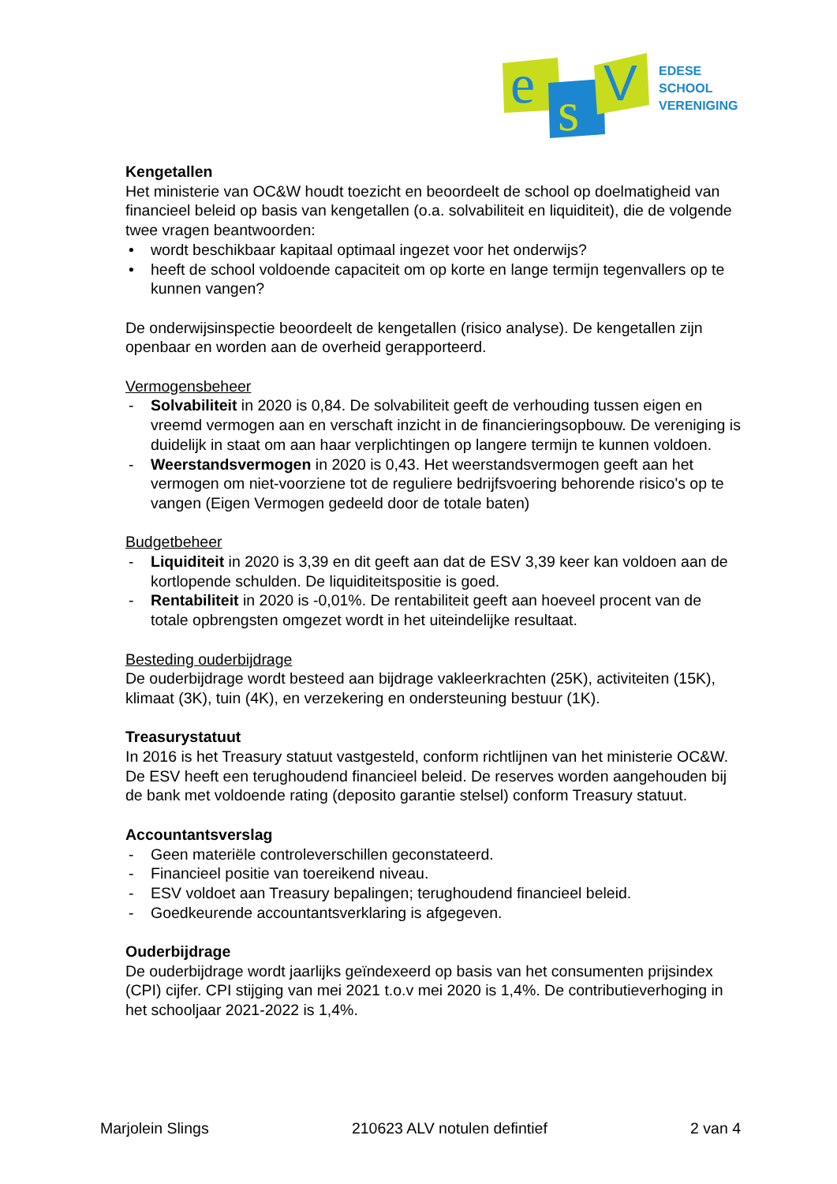e
s
V
EDESE
SCHOOL
VERENIGING
Kengetallen
Het ministerie van OC&W houdt toezicht en beoordeelt de school op doelmatigheid van financieel beleid op basis van kengetallen (o.a. solvabiliteit en liquiditeit), die de volgende twee vragen beantwoorden:
• wordt beschikbaar kapitaal optimaal ingezet voor het onderwijs?
• heeft de school voldoende capaciteit om op korte en lange termijn tegenvallers op te kunnen vangen?
De onderwijsinspectie beoordeelt de kengetallen (risico analyse). De kengetallen zijn openbaar en worden aan de overheid gerapporteerd.
Vermogensbeheer
- Solvabiliteit in 2020 is 0,84. De solvabiliteit geeft de verhouding tussen eigen en vreemd vermogen aan en verschaft inzicht in de financieringsopbouw. De vereniging is duidelijk in staat om aan haar verplichtingen op langere termijn te kunnen voldoen.
- Weerstandsvermogen in 2020 is 0,43. Het weerstandsvermogen geeft aan het vermogen om niet-voorziene tot de reguliere bedrijfsvoering behorende risico's op te vangen (Eigen Vermogen gedeeld door de totale baten)
Budgetbeheer
- Liquiditeit in 2020 is 3,39 en dit geeft aan dat de ESV 3,39 keer kan voldoen aan de kortlopende schulden. De liquiditeitspositie is goed.
- Rentabiliteit in 2020 is -0,01%. De rentabiliteit geeft aan hoeveel procent van de totale opbrengsten omgezet wordt in het uiteindelijke resultaat.
Besteding ouderbijdrage
De ouderbijdrage wordt besteed aan bijdrage vakleerkrachten (25K), activiteiten (15K), klimaat (3K), tuin (4K), en verzekering en ondersteuning bestuur (1K).
Treasurystatuut
In 2016 is het Treasury statuut vastgesteld, conform richtlijnen van het ministerie OC&W. De ESV heeft een terughoudend financieel beleid. De reserves worden aangehouden bij de bank met voldoende rating (deposito garantie stelsel) conform Treasury statuut.
Accountantsverslag
- Geen materiële controleverschillen geconstateerd.
- Financieel positie van toereikend niveau.
- ESV voldoet aan Treasury bepalingen; terughoudend financieel beleid.
- Goedkeurende accountantsverklaring is afgegeven.
Ouderbijdrage
De ouderbijdrage wordt jaarlijks geïndexeerd op basis van het consumenten prijsindex (CPI) cijfer. CPI stijging van mei 2021 t.o.v mei 2020 is 1,4%. De contributieverhoging in het schooljaar 2021-2022 is 1,4%.
Marjolein Slings 210623 ALV notulen defintief 2 van 4